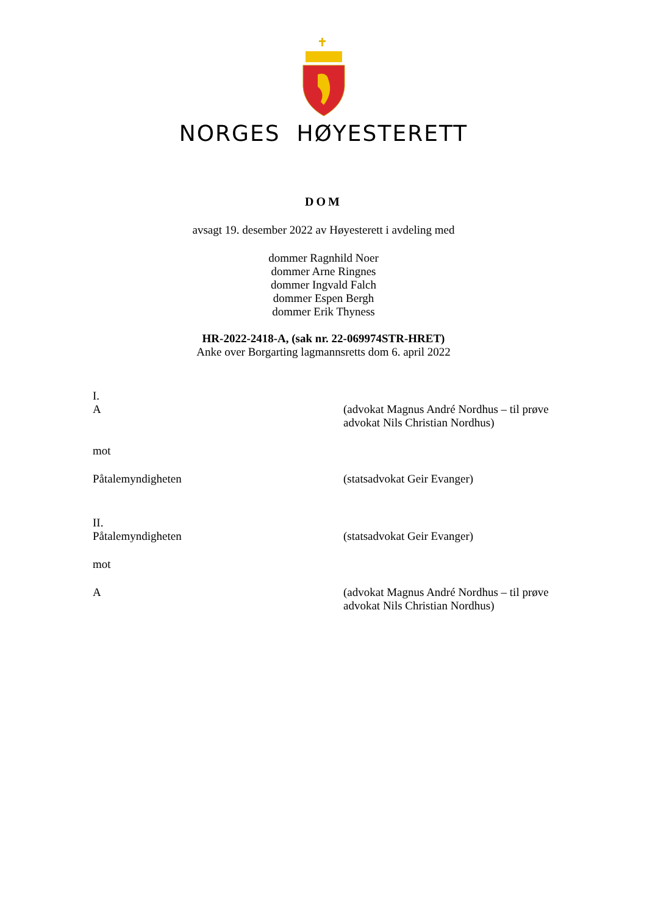NORGES HØYESTERETT
DOM
avsagt 19. desember 2022 av Høyesterett i avdeling med
dommer Ragnhild Noer
dommer Arne Ringnes
dommer Ingvald Falch
dommer Espen Bergh
dommer Erik Thyness
HR-2022-2418-A, (sak nr. 22-069974STR-HRET)
Anke over Borgarting lagmannsretts dom 6. april 2022
I.
A
(advokat Magnus André Nordhus – til prøve advokat Nils Christian Nordhus)
mot
Påtalemyndigheten (statsadvokat Geir Evanger)
II.
Påtalemyndigheten
(statsadvokat Geir Evanger)
mot
A (advokat Magnus André Nordhus – til prøve advokat Nils Christian Nordhus)